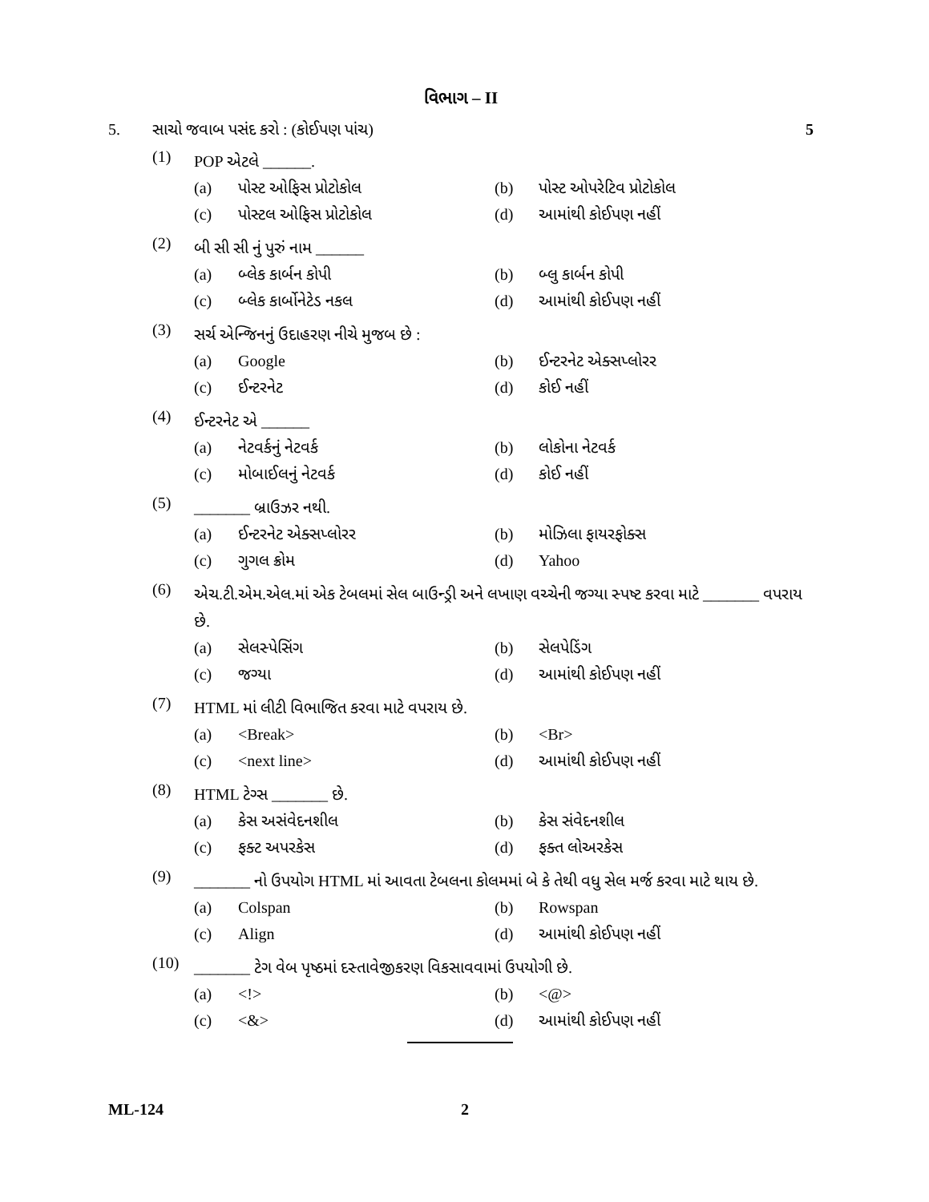વિભાગ – II
5. સાચો જવાબ પસંદ કરો : (કોઈપણ પાંચ)
5
(1)
POP એટલે ______.
(a) પોસ્ટ ઓફિસ પ્રોટોકોલ
(b) પોસ્ટ ઓપરેટિવ પ્રોટોકોલ
(c) પોસ્ટલ ઓફિસ પ્રોટોકોલ
(d) આમાંથી કોઈપણ નહીં
(2)
બી સી સી નું પુરું નામ ______
(a) બ્લેક કાર્બન કોપી
(b) બ્લુ કાર્બન કોપી
(c) બ્લેક કાર્બોનેટેડ નકલ
(d) આમાંથી કોઈપણ નહીં
(3)
સર્ચ એન્જિનનું ઉદાહરણ નીચે મુજબ છે :
(a) Google
(b) ઈન્ટરનેટ એક્સપ્લોરર
(c) ઈન્ટરનેટ
(d) કોઈ નહીં
(4)
ઈન્ટરનેટ એ ______
(a) નેટવર્કનું નેટવર્ક
(b) લોકોના નેટવર્ક
(c) મોબાઈલનું નેટવર્ક
(d) કોઈ નહીં
(5)
_______ બ્રાઉઝર નથી.
(a) ઈન્ટરનેટ એક્સપ્લોરર
(b) મોઝિલા ફાયરફોક્સ
(c) ગુગલ ક્રોમ
(d) Yahoo
(6)
એચ.ટી.એમ.એલ.માં એક ટેબલમાં સેલ બાઉન્ડ્રી અને લખાણ વચ્ચેની જગ્યા સ્પષ્ટ કરવા માટે _______ વપરાય છે.
(a) સેલસ્પેસિંગ
(b) સેલપેડિંગ
(c) જગ્યા
(d) આમાંથી કોઈપણ નહીં
(7)
HTML માં લીટી વિભાજિત કરવા માટે વપરાય છે.
(a) <Break>
(b) <Br>
(c) <next line>
(d) આમાંથી કોઈપણ નહીં
(8)
HTML ટેગ્સ _______ છે.
(a) કેસ અસંવેદનશીલ
(b) કેસ સંવેદનશીલ
(c) ફક્ટ અપરકેસ
(d) ફક્ત લોઅરકેસ
(9)
_______ નો ઉપયોગ HTML માં આવતા ટેબલના કોલમમાં બે કે તેથી વધુ સેલ મર્જ કરવા માટે થાય છે.
(a) Colspan
(b) Rowspan
(c) Align
(d) આમાંથી કોઈપણ નહીં
(10)
_______ ટેગ વેબ પૃષ્ઠમાં દસ્તાવેજીકરણ વિકસાવવામાં ઉપયોગી છે.
(a) <!>
(b) <@>
(c) <&>
(d) આમાંથી કોઈપણ નહીં
ML-124 2